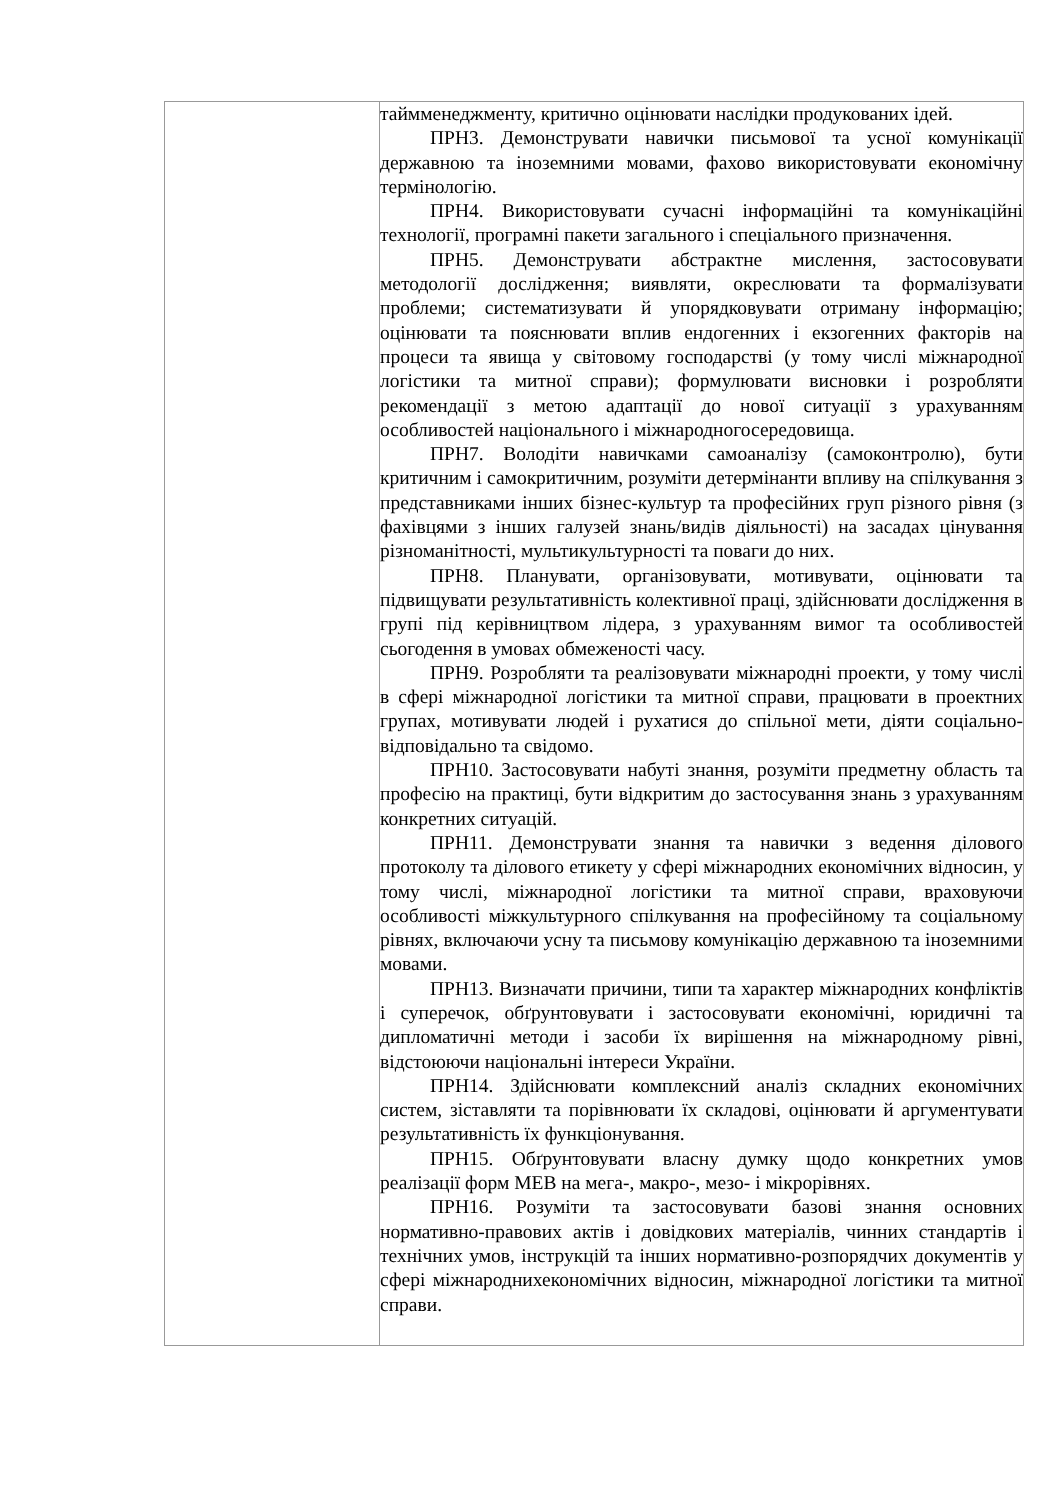| | таймменеджменту, критично оцінювати наслідки продукованих ідей. ПРН3. Демонструвати навички письмової та усної комунікації державною та іноземними мовами, фахово використовувати економічну термінологію. ПРН4. Використовувати сучасні інформаційні та комунікаційні технології, програмні пакети загального і спеціального призначення. ПРН5. Демонструвати абстрактне мислення, застосовувати методології дослідження; виявляти, окреслювати та формалізувати проблеми; систематизувати й упорядковувати отриману інформацію; оцінювати та пояснювати вплив ендогенних і екзогенних факторів на процеси та явища у світовому господарстві (у тому числі міжнародної логістики та митної справи); формулювати висновки і розробляти рекомендації з метою адаптації до нової ситуації з урахуванням особливостей національного і міжнародногосередовища. ПРН7. Володіти навичками самоаналізу (самоконтролю), бути критичним і самокритичним, розуміти детермінанти впливу на спілкування з представниками інших бізнес-культур та професійних груп різного рівня (з фахівцями з інших галузей знань/видів діяльності) на засадах цінування різноманітності, мультикультурності та поваги до них. ПРН8. Планувати, організовувати, мотивувати, оцінювати та підвищувати результативність колективної праці, здійснювати дослідження в групі під керівництвом лідера, з урахуванням вимог та особливостей сьогодення в умовах обмеженості часу. ПРН9. Розробляти та реалізовувати міжнародні проекти, у тому числі в сфері міжнародної логістики та митної справи, працювати в проектних групах, мотивувати людей і рухатися до спільної мети, діяти соціально-відповідально та свідомо. ПРН10. Застосовувати набуті знання, розуміти предметну область та професію на практиці, бути відкритим до застосування знань з урахуванням конкретних ситуацій. ПРН11. Демонструвати знання та навички з ведення ділового протоколу та ділового етикету у сфері міжнародних економічних відносин, у тому числі, міжнародної логістики та митної справи, враховуючи особливості міжкультурного спілкування на професійному та соціальному рівнях, включаючи усну та письмову комунікацію державною та іноземними мовами. ПРН13. Визначати причини, типи та характер міжнародних конфліктів і суперечок, обґрунтовувати і застосовувати економічні, юридичні та дипломатичні методи і засоби їх вирішення на міжнародному рівні, відстоюючи національні інтереси України. ПРН14. Здійснювати комплексний аналіз складних економічних систем, зіставляти та порівнювати їх складові, оцінювати й аргументувати результативність їх функціонування. ПРН15. Обґрунтовувати власну думку щодо конкретних умов реалізації форм МЕВ на мега-, макро-, мезо- і мікрорівнях. ПРН16. Розуміти та застосовувати базові знання основних нормативно-правових актів і довідкових матеріалів, чинних стандартів і технічних умов, інструкцій та інших нормативно-розпорядчих документів у сфері міжнароднихекономічних відносин, міжнародної логістики та митної справи. |